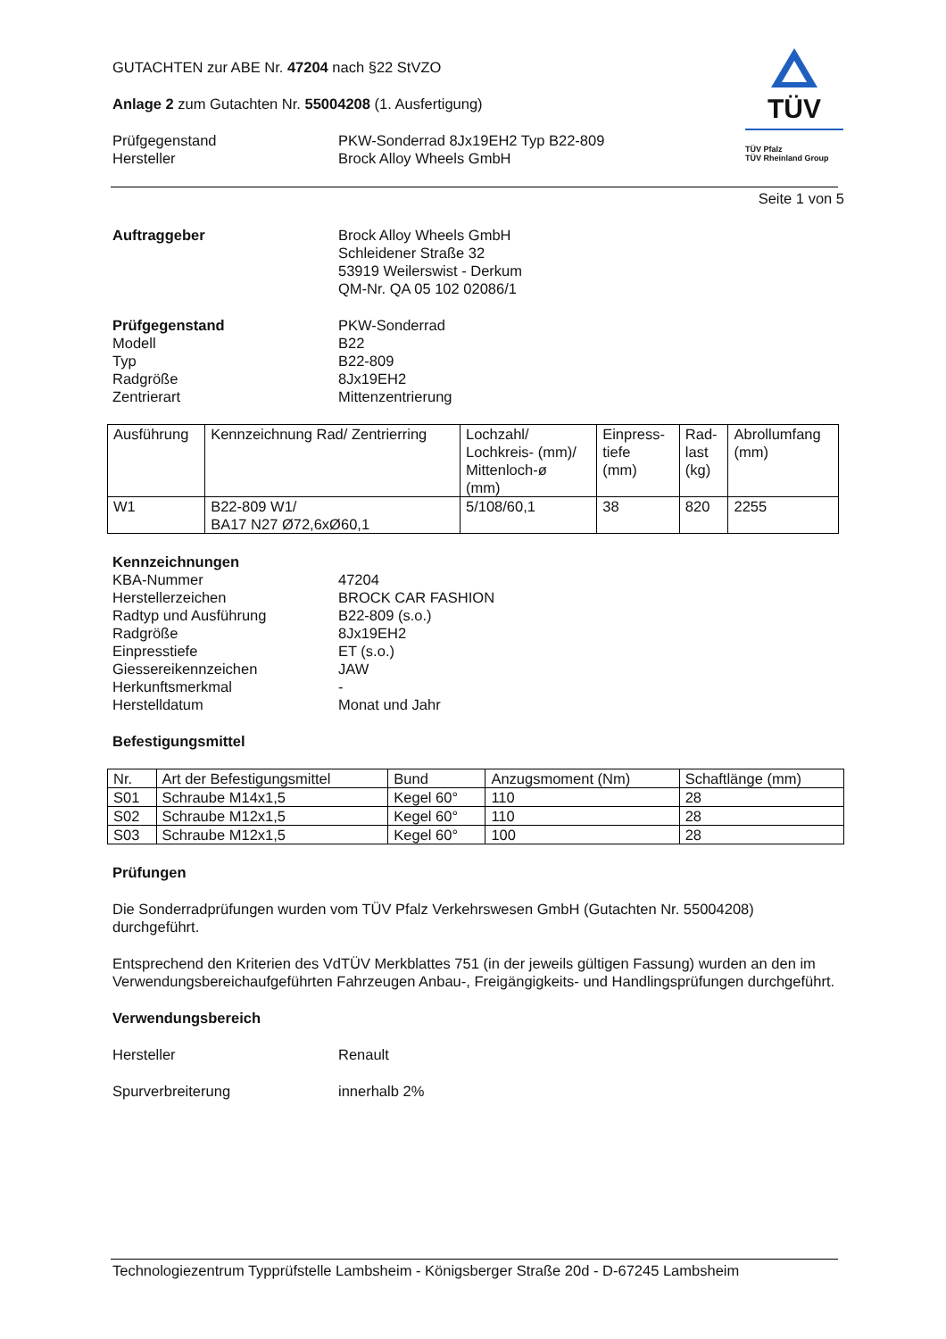TÜV
TÜV Pfalz
TÜV Rheinland Group
GUTACHTEN zur ABE Nr. 47204 nach §22 StVZO
Anlage 2 zum Gutachten Nr. 55004208 (1. Ausfertigung)
Prüfgegenstand
Hersteller
PKW-Sonderrad 8Jx19EH2 Typ B22-809
Brock Alloy Wheels GmbH
Seite 1 von 5
Auftraggeber Brock Alloy Wheels GmbH
Schleidener Straße 32
53919 Weilerswist - Derkum
QM-Nr. QA 05 102 02086/1
Prüfgegenstand
Modell
Typ
Radgröße
Zentrierart
PKW-Sonderrad
B22
B22-809
8Jx19EH2
Mittenzentrierung
| Ausführung | Kennzeichnung Rad/ Zentrierring | Lochzahl/ Lochkreis- (mm)/ Mittenloch-ø (mm) | Einpress- tiefe (mm) | Rad- last (kg) | Abrollumfang (mm) |
| --- | --- | --- | --- | --- | --- |
| W1 | B22-809 W1/ BA17 N27 Ø72,6xØ60,1 | 5/108/60,1 | 38 | 820 | 2255 |
Kennzeichnungen
KBA-Nummer
Herstellerzeichen
Radtyp und Ausführung
Radgröße
Einpresstiefe
Giessereikennzeichen
Herkunftsmerkmal
Herstelldatum
47204
BROCK CAR FASHION
B22-809 (s.o.)
8Jx19EH2
ET (s.o.)
JAW
-
Monat und Jahr
Befestigungsmittel
| Nr. | Art der Befestigungsmittel | Bund | Anzugsmoment (Nm) | Schaftlänge (mm) |
| --- | --- | --- | --- | --- |
| S01 | Schraube M14x1,5 | Kegel 60° | 110 | 28 |
| S02 | Schraube M12x1,5 | Kegel 60° | 110 | 28 |
| S03 | Schraube M12x1,5 | Kegel 60° | 100 | 28 |
Prüfungen
Die Sonderradprüfungen wurden vom TÜV Pfalz Verkehrswesen GmbH (Gutachten Nr. 55004208) durchgeführt.
Entsprechend den Kriterien des VdTÜV Merkblattes 751 (in der jeweils gültigen Fassung) wurden an den im Verwendungsbereichaufgeführten Fahrzeugen Anbau-, Freigängigkeits- und Handlingsprüfungen durchgeführt.
Verwendungsbereich
Hersteller Renault
Spurverbreiterung innerhalb 2%
Technologiezentrum Typprüfstelle Lambsheim - Königsberger Straße 20d - D-67245 Lambsheim